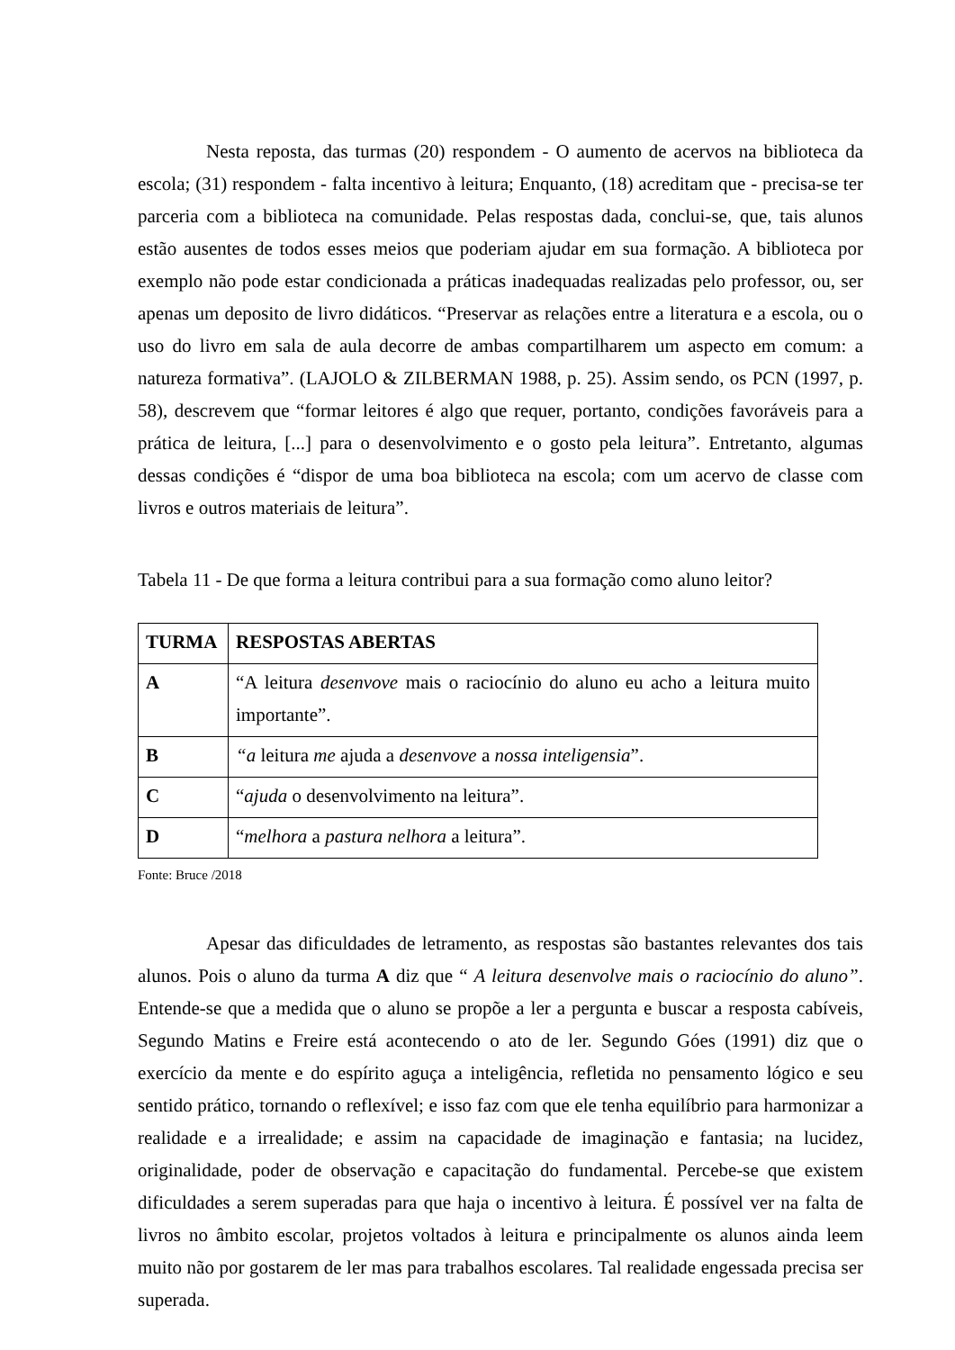Nesta reposta, das turmas (20) respondem - O aumento de acervos na biblioteca da escola; (31) respondem - falta incentivo à leitura; Enquanto, (18) acreditam que - precisa-se ter parceria com a biblioteca na comunidade. Pelas respostas dada, conclui-se, que, tais alunos estão ausentes de todos esses meios que poderiam ajudar em sua formação. A biblioteca por exemplo não pode estar condicionada a práticas inadequadas realizadas pelo professor, ou, ser apenas um deposito de livro didáticos. “Preservar as relações entre a literatura e a escola, ou o uso do livro em sala de aula decorre de ambas compartilharem um aspecto em comum: a natureza formativa”. (LAJOLO & ZILBERMAN 1988, p. 25). Assim sendo, os PCN (1997, p. 58), descrevem que “formar leitores é algo que requer, portanto, condições favoráveis para a prática de leitura, [...] para o desenvolvimento e o gosto pela leitura”. Entretanto, algumas dessas condições é “dispor de uma boa biblioteca na escola; com um acervo de classe com livros e outros materiais de leitura”.
Tabela 11 - De que forma a leitura contribui para a sua formação como aluno leitor?
| TURMA | RESPOSTAS ABERTAS |
| --- | --- |
| A | “A leitura desenvove mais o raciocínio do aluno eu acho a leitura muito importante”. |
| B | “a leitura me ajuda a desenvove a nossa inteligensia ”. |
| C | “ ajuda o desenvolvimento na leitura”. |
| D | “ melhora a pastura nelhora a leitura”. |
Fonte: Bruce /2018
Apesar das dificuldades de letramento, as respostas são bastantes relevantes dos tais alunos. Pois o aluno da turma A diz que “ A leitura desenvolve mais o raciocínio do aluno”. Entende-se que a medida que o aluno se propõe a ler a pergunta e buscar a resposta cabíveis, Segundo Matins e Freire está acontecendo o ato de ler. Segundo Góes (1991) diz que o exercício da mente e do espírito aguça a inteligência, refletida no pensamento lógico e seu sentido prático, tornando o reflexível; e isso faz com que ele tenha equilíbrio para harmonizar a realidade e a irrealidade; e assim na capacidade de imaginação e fantasia; na lucidez, originalidade, poder de observação e capacitação do fundamental. Percebe-se que existem dificuldades a serem superadas para que haja o incentivo à leitura. É possível ver na falta de livros no âmbito escolar, projetos voltados à leitura e principalmente os alunos ainda leem muito não por gostarem de ler mas para trabalhos escolares. Tal realidade engessada precisa ser superada.